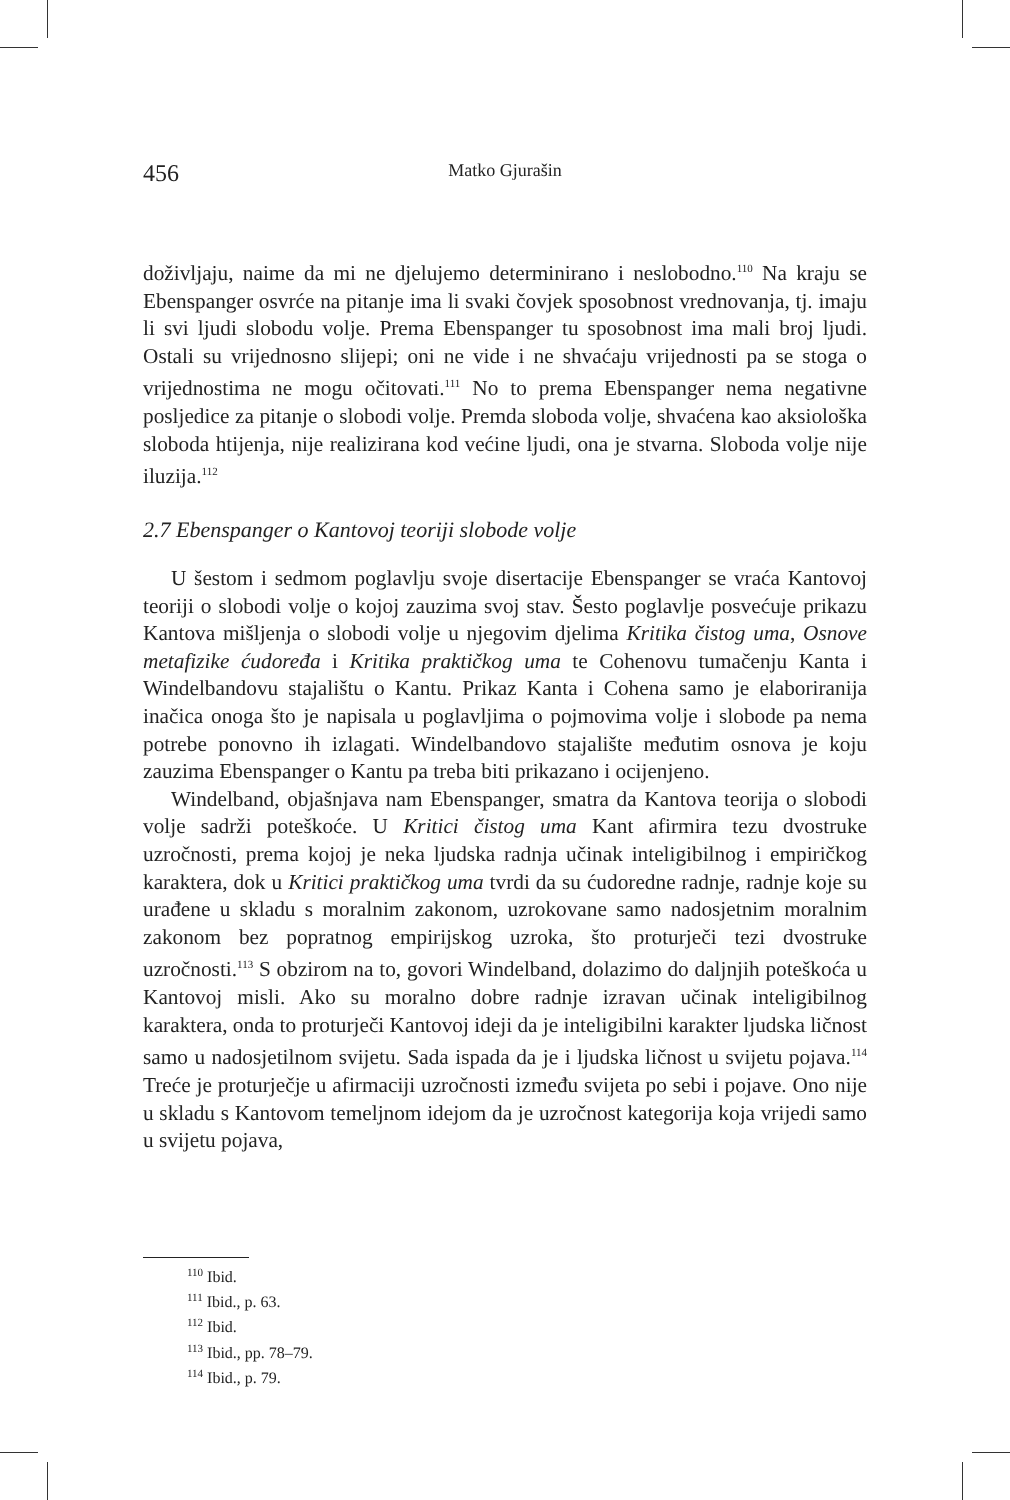456 Matko Gjurašin
doživljaju, naime da mi ne djelujemo determinirano i neslobodno.<sup>110</sup> Na kraju se Ebenspanger osvrće na pitanje ima li svaki čovjek sposobnost vrednovanja, tj. imaju li svi ljudi slobodu volje. Prema Ebenspanger tu sposobnost ima mali broj ljudi. Ostali su vrijednosno slijepi; oni ne vide i ne shvaćaju vrijednosti pa se stoga o vrijednostima ne mogu očitovati.<sup>111</sup> No to prema Ebenspanger nema negativne posljedice za pitanje o slobodi volje. Premda sloboda volje, shvaćena kao aksiološka sloboda htijenja, nije realizirana kod većine ljudi, ona je stvarna. Sloboda volje nije iluzija.<sup>112</sup>
2.7 Ebenspanger o Kantovoj teoriji slobode volje
U šestom i sedmom poglavlju svoje disertacije Ebenspanger se vraća Kantovoj teoriji o slobodi volje o kojoj zauzima svoj stav. Šesto poglavlje posvećuje prikazu Kantova mišljenja o slobodi volje u njegovim djelima Kritika čistog uma, Osnove metafizike ćudoređa i Kritika praktičkog uma te Cohenovu tumačenju Kanta i Windelbandovu stajalištu o Kantu. Prikaz Kanta i Cohena samo je elaboriranija inačica onoga što je napisala u poglavljima o pojmovima volje i slobode pa nema potrebe ponovno ih izlagati. Windelbandovo stajalište međutim osnova je koju zauzima Ebenspanger o Kantu pa treba biti prikazano i ocijenjeno.
Windelband, objašnjava nam Ebenspanger, smatra da Kantova teorija o slobodi volje sadrži poteškoće. U Kritici čistog uma Kant afirmira tezu dvostruke uzročnosti, prema kojoj je neka ljudska radnja učinak inteligibilnog i empiričkog karaktera, dok u Kritici praktičkog uma tvrdi da su ćudoredne radnje, radnje koje su urađene u skladu s moralnim zakonom, uzrokovane samo nadosjetnim moralnim zakonom bez popratnog empirijskog uzroka, što proturječi tezi dvostruke uzročnosti.<sup>113</sup> S obzirom na to, govori Windelband, dolazimo do daljnjih poteškoća u Kantovoj misli. Ako su moralno dobre radnje izravan učinak inteligibilnog karaktera, onda to proturječi Kantovoj ideji da je inteligibilni karakter ljudska ličnost samo u nadosjetilnom svijetu. Sada ispada da je i ljudska ličnost u svijetu pojava.<sup>114</sup> Treće je proturječje u afirmaciji uzročnosti između svijeta po sebi i pojave. Ono nije u skladu s Kantovom temeljnom idejom da je uzročnost kategorija koja vrijedi samo u svijetu pojava,
<sup>110</sup> Ibid.
<sup>111</sup> Ibid., p. 63.
<sup>112</sup> Ibid.
<sup>113</sup> Ibid., pp. 78–79.
<sup>114</sup> Ibid., p. 79.